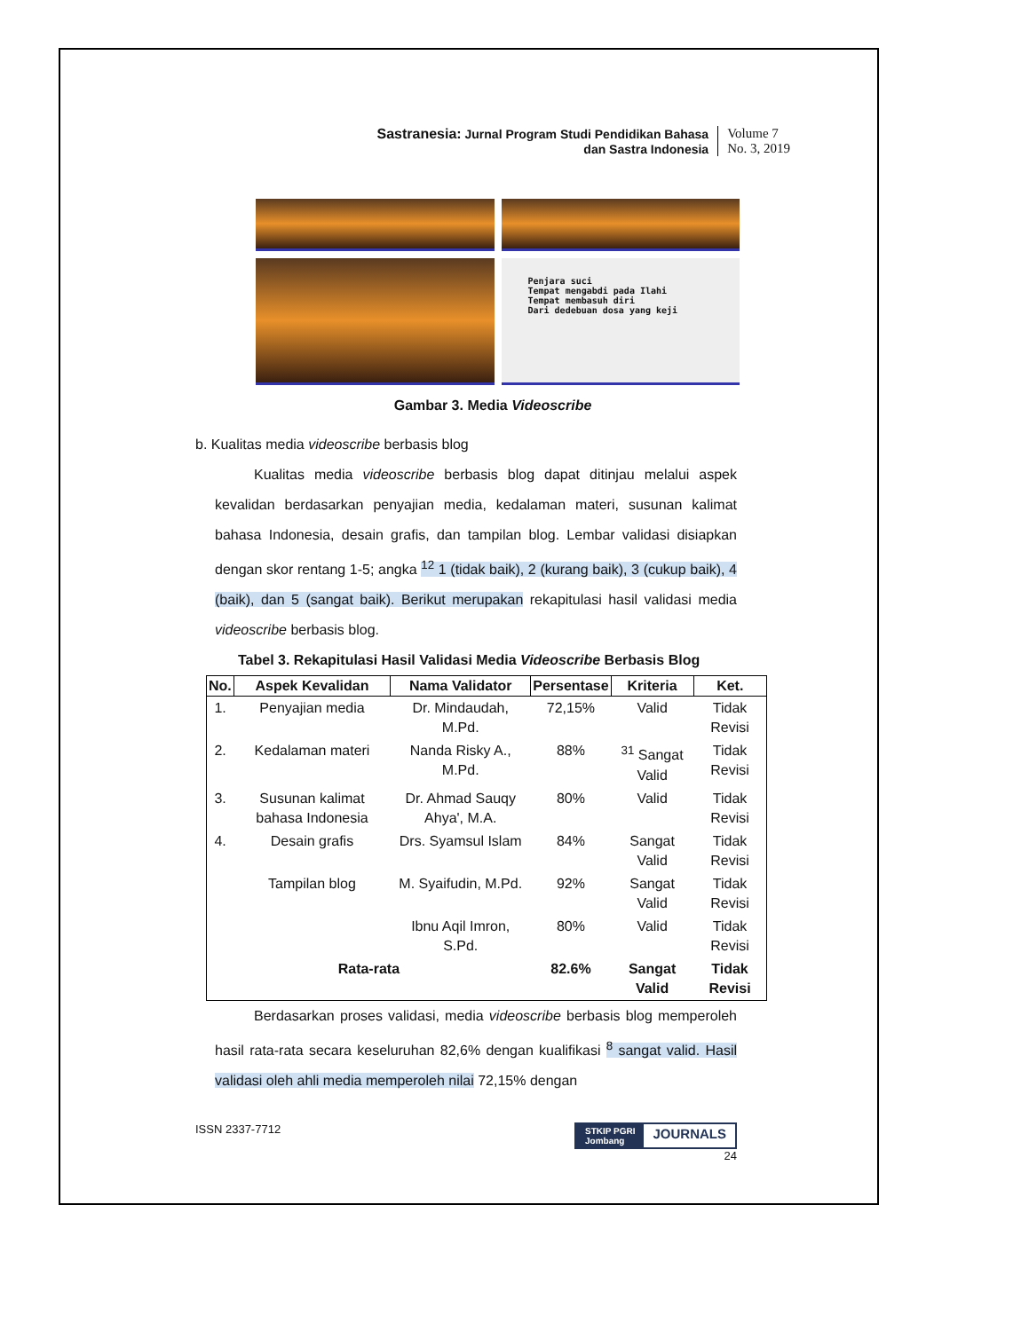Sastranesia: Jurnal Program Studi Pendidikan Bahasa
dan Sastra Indonesia
Volume 7
No. 3, 2019
Penjara suci
Tempat mengabdi pada Ilahi
Tempat membasuh diri
Dari dedebuan dosa yang keji
Gambar 3. Media Videoscribe
b. Kualitas media videoscribe berbasis blog
Kualitas media videoscribe berbasis blog dapat ditinjau melalui aspek kevalidan berdasarkan penyajian media, kedalaman materi, susunan kalimat bahasa Indonesia, desain grafis, dan tampilan blog. Lembar validasi disiapkan dengan skor rentang 1-5; angka <sup>12</sup> 1 (tidak baik), 2 (kurang baik), 3 (cukup baik), 4 (baik), dan 5 (sangat baik). Berikut merupakan rekapitulasi hasil validasi media videoscribe berbasis blog.
Tabel 3. Rekapitulasi Hasil Validasi Media Videoscribe Berbasis Blog
| No. | Aspek Kevalidan | Nama Validator | Persentase | Kriteria | Ket. |
| --- | --- | --- | --- | --- | --- |
| 1. | Penyajian media | Dr. Mindaudah, M.Pd. | 72,15% | Valid | Tidak Revisi |
| 2. | Kedalaman materi | Nanda Risky A., M.Pd. | 88% | <sup>31</sup> Sangat Valid | Tidak Revisi |
| 3. | Susunan kalimat bahasa Indonesia | Dr. Ahmad Sauqy Ahya', M.A. | 80% | Valid | Tidak Revisi |
| 4. | Desain grafis | Drs. Syamsul Islam | 84% | Sangat Valid | Tidak Revisi |
| | Tampilan blog | M. Syaifudin, M.Pd. | 92% | Sangat Valid | Tidak Revisi |
| | | Ibnu Aqil Imron, S.Pd. | 80% | Valid | Tidak Revisi |
| Rata-rata | | | 82.6% | Sangat Valid | Tidak Revisi |
Berdasarkan proses validasi, media videoscribe berbasis blog memperoleh hasil rata-rata secara keseluruhan 82,6% dengan kualifikasi <sup>8</sup> sangat valid. Hasil validasi oleh ahli media memperoleh nilai 72,15% dengan
ISSN 2337-7712
STKIP PGRI
Jombang JOURNALS
24